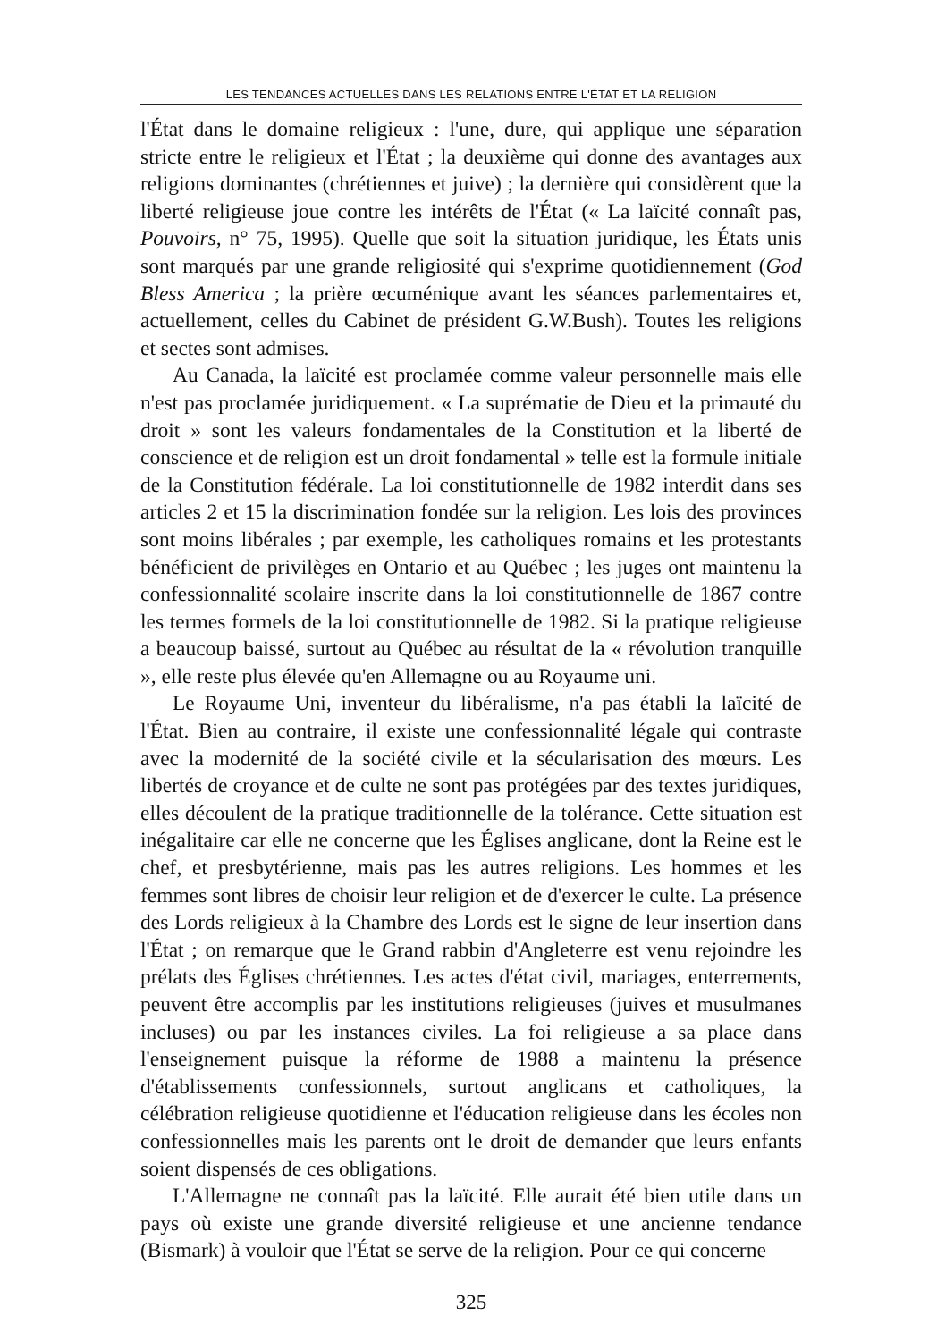LES TENDANCES ACTUELLES DANS LES RELATIONS ENTRE L'ÉTAT ET LA RELIGION
l'État dans le domaine religieux : l'une, dure, qui applique une séparation stricte entre le religieux et l'État ; la deuxième qui donne des avantages aux religions dominantes (chrétiennes et juive) ; la dernière qui considèrent que la liberté religieuse joue contre les intérêts de l'État (« La laïcité connaît pas, Pouvoirs, n° 75, 1995). Quelle que soit la situation juridique, les États unis sont marqués par une grande religiosité qui s'exprime quotidiennement (God Bless America ; la prière œcuménique avant les séances parlementaires et, actuellement, celles du Cabinet de président G.W.Bush). Toutes les religions et sectes sont admises.
Au Canada, la laïcité est proclamée comme valeur personnelle mais elle n'est pas proclamée juridiquement. « La suprématie de Dieu et la primauté du droit » sont les valeurs fondamentales de la Constitution et la liberté de conscience et de religion est un droit fondamental » telle est la formule initiale de la Constitution fédérale. La loi constitutionnelle de 1982 interdit dans ses articles 2 et 15 la discrimination fondée sur la religion. Les lois des provinces sont moins libérales ; par exemple, les catholiques romains et les protestants bénéficient de privilèges en Ontario et au Québec ; les juges ont maintenu la confessionnalité scolaire inscrite dans la loi constitutionnelle de 1867 contre les termes formels de la loi constitutionnelle de 1982. Si la pratique religieuse a beaucoup baissé, surtout au Québec au résultat de la « révolution tranquille », elle reste plus élevée qu'en Allemagne ou au Royaume uni.
Le Royaume Uni, inventeur du libéralisme, n'a pas établi la laïcité de l'État. Bien au contraire, il existe une confessionnalité légale qui contraste avec la modernité de la société civile et la sécularisation des mœurs. Les libertés de croyance et de culte ne sont pas protégées par des textes juridiques, elles découlent de la pratique traditionnelle de la tolérance. Cette situation est inégalitaire car elle ne concerne que les Églises anglicane, dont la Reine est le chef, et presbytérienne, mais pas les autres religions. Les hommes et les femmes sont libres de choisir leur religion et de d'exercer le culte. La présence des Lords religieux à la Chambre des Lords est le signe de leur insertion dans l'État ; on remarque que le Grand rabbin d'Angleterre est venu rejoindre les prélats des Églises chrétiennes. Les actes d'état civil, mariages, enterrements, peuvent être accomplis par les institutions religieuses (juives et musulmanes incluses) ou par les instances civiles. La foi religieuse a sa place dans l'enseignement puisque la réforme de 1988 a maintenu la présence d'établissements confessionnels, surtout anglicans et catholiques, la célébration religieuse quotidienne et l'éducation religieuse dans les écoles non confessionnelles mais les parents ont le droit de demander que leurs enfants soient dispensés de ces obligations.
L'Allemagne ne connaît pas la laïcité. Elle aurait été bien utile dans un pays où existe une grande diversité religieuse et une ancienne tendance (Bismark) à vouloir que l'État se serve de la religion. Pour ce qui concerne
325